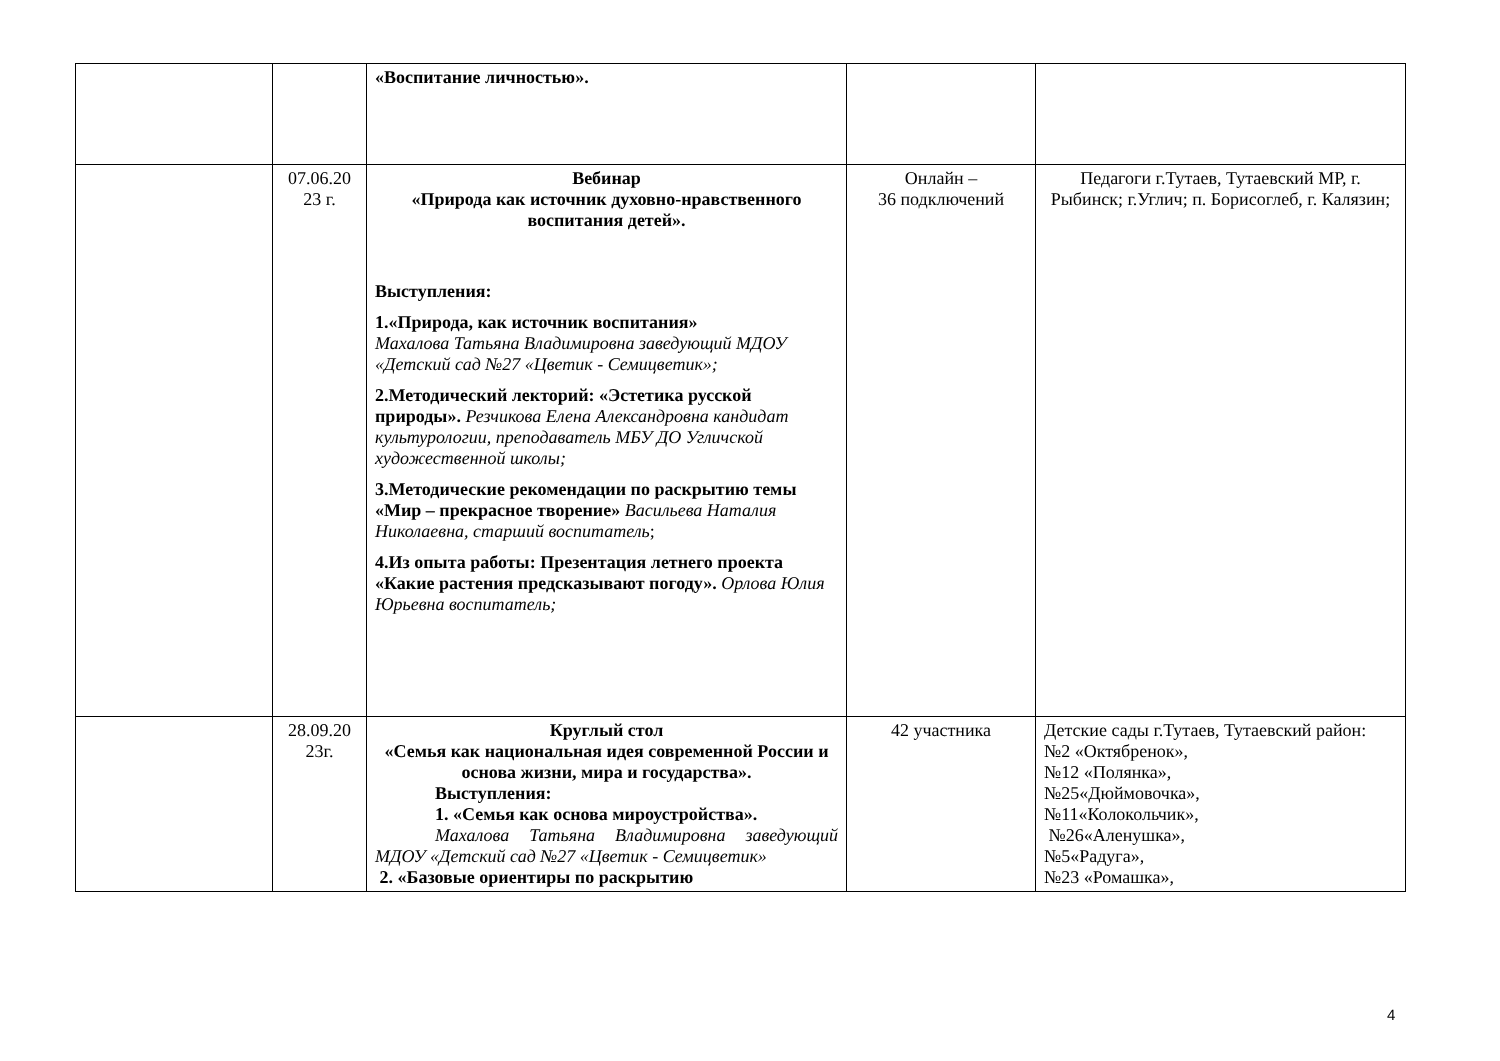| | | «Воспитание личностью». | | |
| | 07.06.20 23 г. | Вебинар «Природа как источник духовно-нравственного воспитания детей». Выступления: 1.«Природа, как источник воспитания» Махалова Татьяна Владимировна заведующий МДОУ «Детский сад №27 «Цветик - Семицветик»; 2.Методический лекторий: «Эстетика русской природы». Резчикова Елена Александровна кандидат культурологии, преподаватель МБУ ДО Угличской художественной школы; 3.Методические рекомендации по раскрытию темы «Мир – прекрасное творение» Васильева Наталия Николаевна, старший воспитатель ; 4.Из опыта работы: Презентация летнего проекта «Какие растения предсказывают погоду». Орлова Юлия Юрьевна воспитатель; | Онлайн – 36 подключений | Педагоги г.Тутаев, Тутаевский МР, г. Рыбинск; г.Углич; п. Борисоглеб, г. Калязин; |
| | 28.09.20 23г. | Круглый стол «Семья как национальная идея современной России и основа жизни, мира и государства». Выступления: 1. «Семья как основа мироустройства». Махалова Татьяна Владимировна заведующий МДОУ «Детский сад №27 «Цветик - Семицветик» 2. «Базовые ориентиры по раскрытию | 42 участника | Детские сады г.Тутаев, Тутаевский район: №2 «Октябренок», №12 «Полянка», №25«Дюймовочка», №11«Колокольчик», №26«Аленушка», №5«Радуга», №23 «Ромашка», |
4